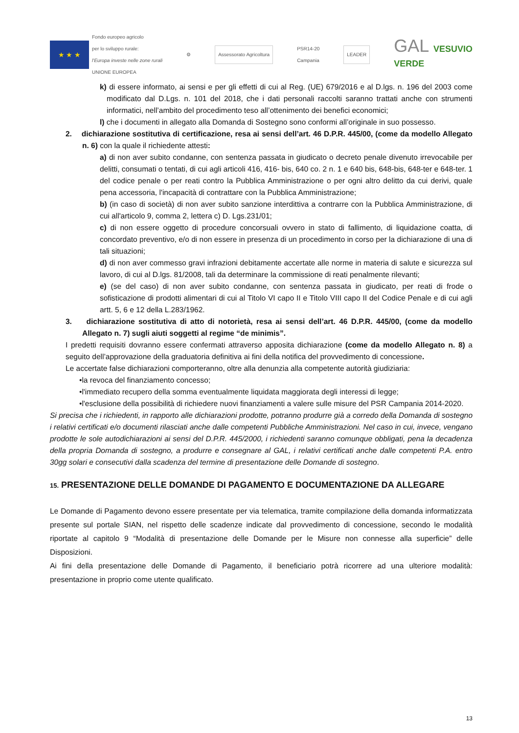★ ★ ★
Fondo europeo agricolo
per lo sviluppo rurale:
l'Europa investe nelle zone rurali
UNIONE EUROPEA
⚙
Assessorato Agricoltura
PSR14-20
Campania
LEADER
GAL VESUVIO
VERDE
k) di essere informato, ai sensi e per gli effetti di cui al Reg. (UE) 679/2016 e al D.lgs. n. 196 del 2003 come modificato dal D.Lgs. n. 101 del 2018, che i dati personali raccolti saranno trattati anche con strumenti informatici, nell’ambito del procedimento teso all’ottenimento dei benefici economici;
l) che i documenti in allegato alla Domanda di Sostegno sono conformi all’originale in suo possesso.
2. dichiarazione sostitutiva di certificazione, resa ai sensi dell’art. 46 D.P.R. 445/00, (come da modello Allegato n. 6) con la quale il richiedente attesti:
a) di non aver subito condanne, con sentenza passata in giudicato o decreto penale divenuto irrevocabile per delitti, consumati o tentati, di cui agli articoli 416, 416- bis, 640 co. 2 n. 1 e 640 bis, 648-bis, 648-ter e 648-ter. 1 del codice penale o per reati contro la Pubblica Amministrazione o per ogni altro delitto da cui derivi, quale pena accessoria, l'incapacità di contrattare con la Pubblica Amministrazione;
b) (in caso di società) di non aver subito sanzione interdittiva a contrarre con la Pubblica Amministrazione, di cui all'articolo 9, comma 2, lettera c) D. Lgs.231/01;
c) di non essere oggetto di procedure concorsuali ovvero in stato di fallimento, di liquidazione coatta, di concordato preventivo, e/o di non essere in presenza di un procedimento in corso per la dichiarazione di una di tali situazioni;
d) di non aver commesso gravi infrazioni debitamente accertate alle norme in materia di salute e sicurezza sul lavoro, di cui al D.lgs. 81/2008, tali da determinare la commissione di reati penalmente rilevanti;
e) (se del caso) di non aver subito condanne, con sentenza passata in giudicato, per reati di frode o sofisticazione di prodotti alimentari di cui al Titolo VI capo II e Titolo VIII capo II del Codice Penale e di cui agli artt. 5, 6 e 12 della L.283/1962.
3. dichiarazione sostitutiva di atto di notorietà, resa ai sensi dell’art. 46 D.P.R. 445/00, (come da modello Allegato n. 7) sugli aiuti soggetti al regime “de minimis”.
I predetti requisiti dovranno essere confermati attraverso apposita dichiarazione (come da modello Allegato n. 8) a seguito dell’approvazione della graduatoria definitiva ai fini della notifica del provvedimento di concessione.
Le accertate false dichiarazioni comporteranno, oltre alla denunzia alla competente autorità giudiziaria:
•la revoca del finanziamento concesso;
•l'immediato recupero della somma eventualmente liquidata maggiorata degli interessi di legge;
•l'esclusione della possibilità di richiedere nuovi finanziamenti a valere sulle misure del PSR Campania 2014-2020.
Si precisa che i richiedenti, in rapporto alle dichiarazioni prodotte, potranno produrre già a corredo della Domanda di sostegno i relativi certificati e/o documenti rilasciati anche dalle competenti Pubbliche Amministrazioni. Nel caso in cui, invece, vengano prodotte le sole autodichiarazioni ai sensi del D.P.R. 445/2000, i richiedenti saranno comunque obbligati, pena la decadenza della propria Domanda di sostegno, a produrre e consegnare al GAL, i relativi certificati anche dalle competenti P.A. entro 30gg solari e consecutivi dalla scadenza del termine di presentazione delle Domande di sostegno.
15. PRESENTAZIONE DELLE DOMANDE DI PAGAMENTO E DOCUMENTAZIONE DA ALLEGARE
Le Domande di Pagamento devono essere presentate per via telematica, tramite compilazione della domanda informatizzata presente sul portale SIAN, nel rispetto delle scadenze indicate dal provvedimento di concessione, secondo le modalità riportate al capitolo 9 “Modalità di presentazione delle Domande per le Misure non connesse alla superficie” delle Disposizioni.
Ai fini della presentazione delle Domande di Pagamento, il beneficiario potrà ricorrere ad una ulteriore modalità: presentazione in proprio come utente qualificato.
13